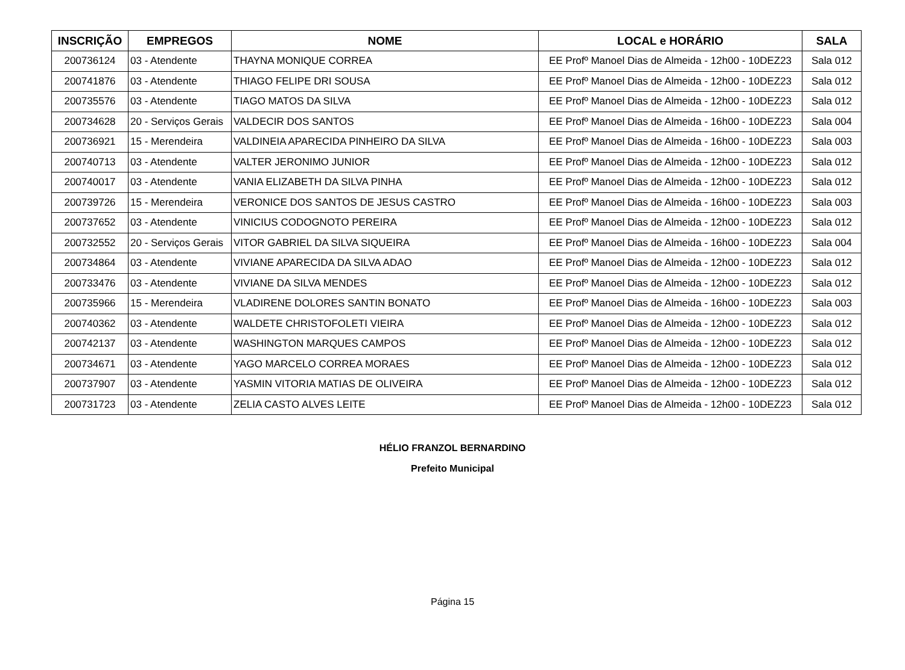| INSCRIÇÃO | EMPREGOS | NOME | LOCAL e HORÁRIO | SALA |
| --- | --- | --- | --- | --- |
| 200736124 | 03 - Atendente | THAYNA MONIQUE CORREA | EE Profº Manoel Dias de Almeida - 12h00 - 10DEZ23 | Sala 012 |
| 200741876 | 03 - Atendente | THIAGO FELIPE DRI SOUSA | EE Profº Manoel Dias de Almeida - 12h00 - 10DEZ23 | Sala 012 |
| 200735576 | 03 - Atendente | TIAGO MATOS DA SILVA | EE Profº Manoel Dias de Almeida - 12h00 - 10DEZ23 | Sala 012 |
| 200734628 | 20 - Serviços Gerais | VALDECIR DOS SANTOS | EE Profº Manoel Dias de Almeida - 16h00 - 10DEZ23 | Sala 004 |
| 200736921 | 15 - Merendeira | VALDINEIA APARECIDA PINHEIRO DA SILVA | EE Profº Manoel Dias de Almeida - 16h00 - 10DEZ23 | Sala 003 |
| 200740713 | 03 - Atendente | VALTER JERONIMO JUNIOR | EE Profº Manoel Dias de Almeida - 12h00 - 10DEZ23 | Sala 012 |
| 200740017 | 03 - Atendente | VANIA ELIZABETH DA SILVA PINHA | EE Profº Manoel Dias de Almeida - 12h00 - 10DEZ23 | Sala 012 |
| 200739726 | 15 - Merendeira | VERONICE DOS SANTOS DE JESUS CASTRO | EE Profº Manoel Dias de Almeida - 16h00 - 10DEZ23 | Sala 003 |
| 200737652 | 03 - Atendente | VINICIUS CODOGNOTO PEREIRA | EE Profº Manoel Dias de Almeida - 12h00 - 10DEZ23 | Sala 012 |
| 200732552 | 20 - Serviços Gerais | VITOR GABRIEL DA SILVA SIQUEIRA | EE Profº Manoel Dias de Almeida - 16h00 - 10DEZ23 | Sala 004 |
| 200734864 | 03 - Atendente | VIVIANE APARECIDA DA SILVA ADAO | EE Profº Manoel Dias de Almeida - 12h00 - 10DEZ23 | Sala 012 |
| 200733476 | 03 - Atendente | VIVIANE DA SILVA MENDES | EE Profº Manoel Dias de Almeida - 12h00 - 10DEZ23 | Sala 012 |
| 200735966 | 15 - Merendeira | VLADIRENE DOLORES SANTIN BONATO | EE Profº Manoel Dias de Almeida - 16h00 - 10DEZ23 | Sala 003 |
| 200740362 | 03 - Atendente | WALDETE CHRISTOFOLETI VIEIRA | EE Profº Manoel Dias de Almeida - 12h00 - 10DEZ23 | Sala 012 |
| 200742137 | 03 - Atendente | WASHINGTON MARQUES CAMPOS | EE Profº Manoel Dias de Almeida - 12h00 - 10DEZ23 | Sala 012 |
| 200734671 | 03 - Atendente | YAGO MARCELO CORREA MORAES | EE Profº Manoel Dias de Almeida - 12h00 - 10DEZ23 | Sala 012 |
| 200737907 | 03 - Atendente | YASMIN VITORIA MATIAS DE OLIVEIRA | EE Profº Manoel Dias de Almeida - 12h00 - 10DEZ23 | Sala 012 |
| 200731723 | 03 - Atendente | ZELIA CASTO ALVES LEITE | EE Profº Manoel Dias de Almeida - 12h00 - 10DEZ23 | Sala 012 |
HÉLIO FRANZOL BERNARDINO
Prefeito Municipal
Página 15